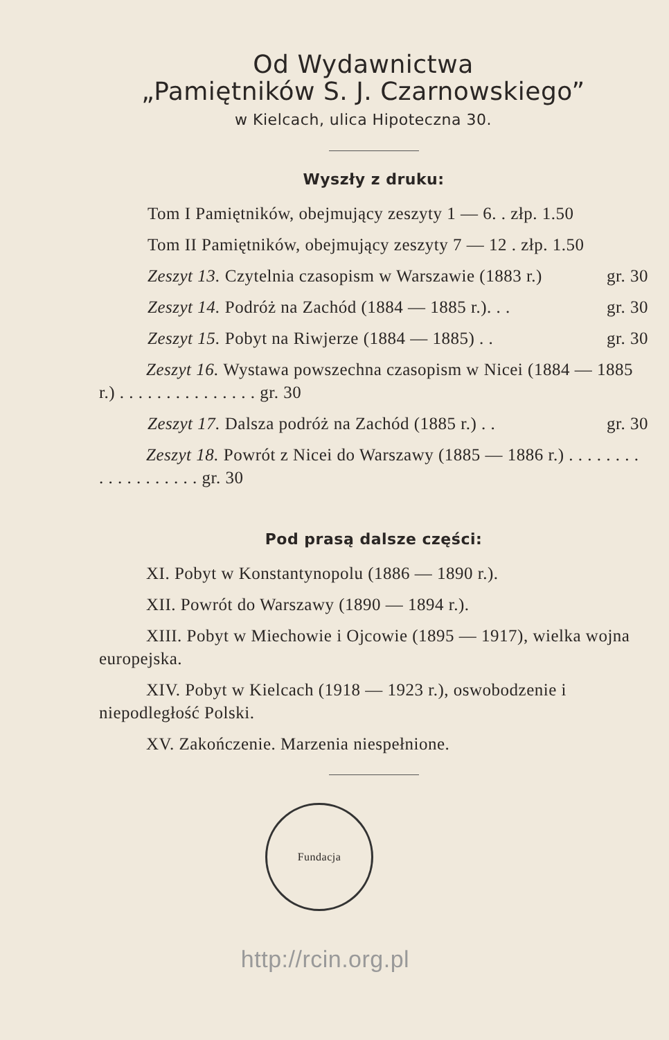Od Wydawnictwa
„Pamiętników S. J. Czarnowskiego”
w Kielcach, ulica Hipoteczna 30.
Wyszły z druku:
Tom I Pamiętników, obejmujący zeszyty 1 — 6. . złp. 1.50
Tom II Pamiętników, obejmujący zeszyty 7 — 12 . złp. 1.50
Zeszyt 13. Czytelnia czasopism w Warszawie (1883 r.) gr. 30
Zeszyt 14. Podróż na Zachód (1884 — 1885 r.). . . gr. 30
Zeszyt 15. Pobyt na Riwjerze (1884 — 1885) . . gr. 30
Zeszyt 16. Wystawa powszechna czasopism w Nicei (1884 — 1885 r.) . . . . . . . . . . . . . . . gr. 30
Zeszyt 17. Dalsza podróż na Zachód (1885 r.) . . gr. 30
Zeszyt 18. Powrót z Nicei do Warszawy (1885 — 1886 r.) . . . . . . . . . . . . . . . . . . . gr. 30
Pod prasą dalsze części:
XI. Pobyt w Konstantynopolu (1886 — 1890 r.).
XII. Powrót do Warszawy (1890 — 1894 r.).
XIII. Pobyt w Miechowie i Ojcowie (1895 — 1917), wielka wojna europejska.
XIV. Pobyt w Kielcach (1918 — 1923 r.), oswobodzenie i niepodległość Polski.
XV. Zakończenie. Marzenia niespełnione.
Fundacja
http://rcin.org.pl